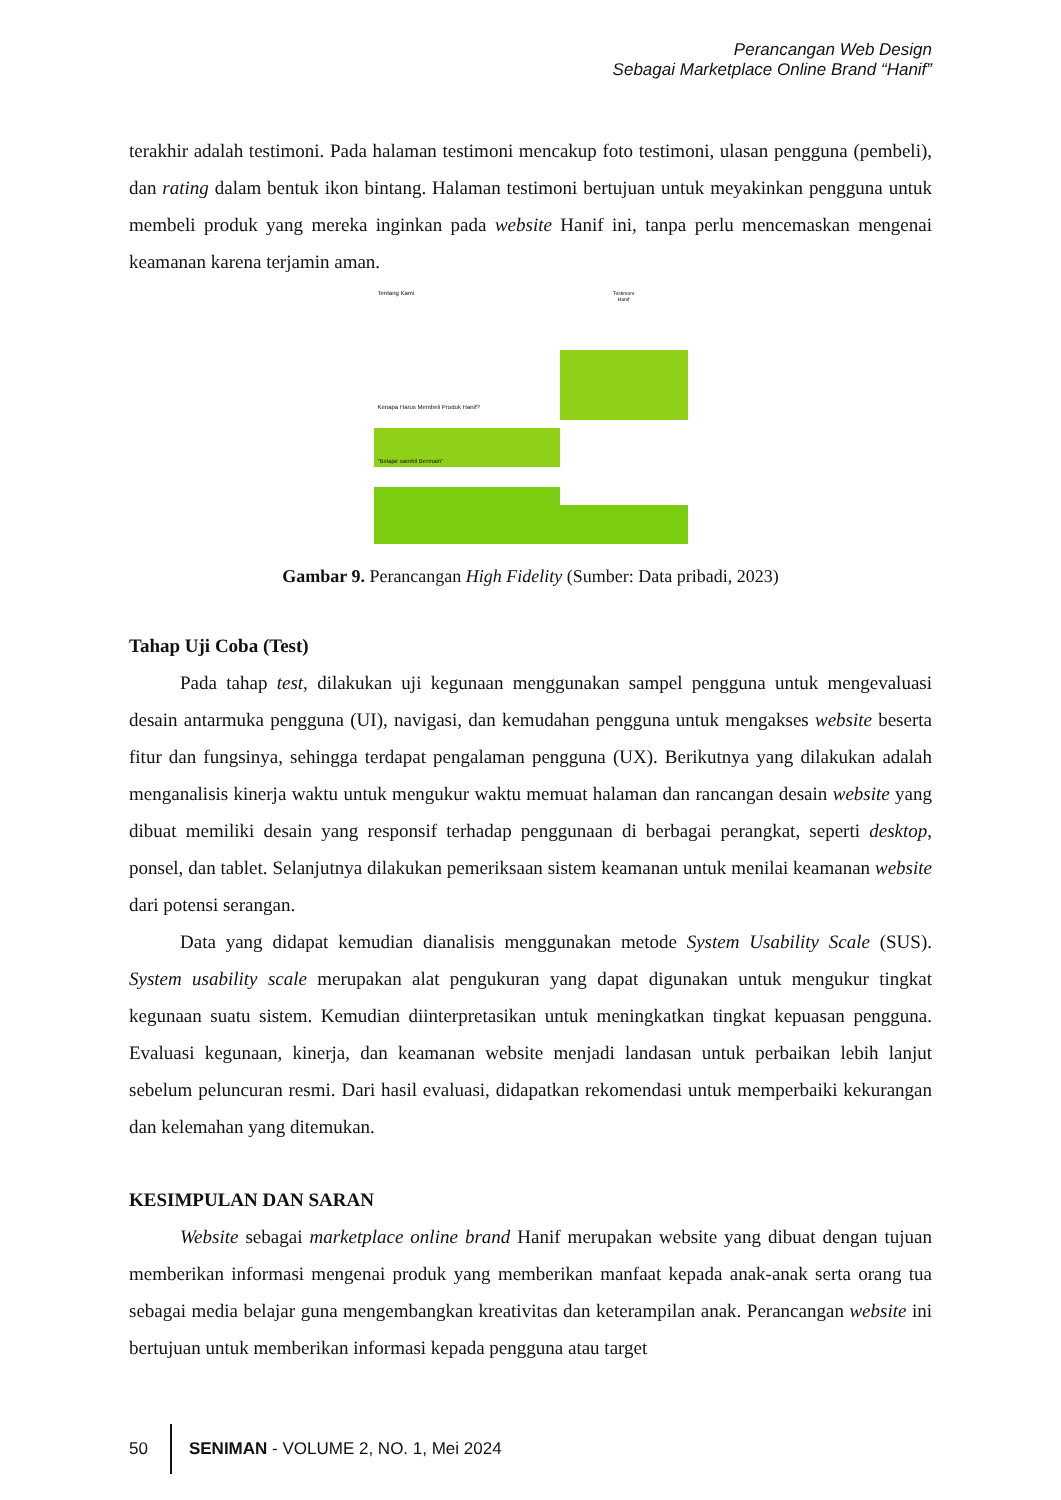Perancangan Web Design
Sebagai Marketplace Online Brand “Hanif”
terakhir adalah testimoni. Pada halaman testimoni mencakup foto testimoni, ulasan pengguna (pembeli), dan rating dalam bentuk ikon bintang. Halaman testimoni bertujuan untuk meyakinkan pengguna untuk membeli produk yang mereka inginkan pada website Hanif ini, tanpa perlu mencemaskan mengenai keamanan karena terjamin aman.
Tentang Kami
Kenapa Harus Membeli Produk Hanif?
“Belajar sambil Bermain”
Testimoni
Hanif
Gambar 9. Perancangan High Fidelity (Sumber: Data pribadi, 2023)
Tahap Uji Coba (Test)
Pada tahap test, dilakukan uji kegunaan menggunakan sampel pengguna untuk mengevaluasi desain antarmuka pengguna (UI), navigasi, dan kemudahan pengguna untuk mengakses website beserta fitur dan fungsinya, sehingga terdapat pengalaman pengguna (UX). Berikutnya yang dilakukan adalah menganalisis kinerja waktu untuk mengukur waktu memuat halaman dan rancangan desain website yang dibuat memiliki desain yang responsif terhadap penggunaan di berbagai perangkat, seperti desktop, ponsel, dan tablet. Selanjutnya dilakukan pemeriksaan sistem keamanan untuk menilai keamanan website dari potensi serangan.
Data yang didapat kemudian dianalisis menggunakan metode System Usability Scale (SUS). System usability scale merupakan alat pengukuran yang dapat digunakan untuk mengukur tingkat kegunaan suatu sistem. Kemudian diinterpretasikan untuk meningkatkan tingkat kepuasan pengguna. Evaluasi kegunaan, kinerja, dan keamanan website menjadi landasan untuk perbaikan lebih lanjut sebelum peluncuran resmi. Dari hasil evaluasi, didapatkan rekomendasi untuk memperbaiki kekurangan dan kelemahan yang ditemukan.
KESIMPULAN DAN SARAN
Website sebagai marketplace online brand Hanif merupakan website yang dibuat dengan tujuan memberikan informasi mengenai produk yang memberikan manfaat kepada anak-anak serta orang tua sebagai media belajar guna mengembangkan kreativitas dan keterampilan anak. Perancangan website ini bertujuan untuk memberikan informasi kepada pengguna atau target
50
SENIMAN - VOLUME 2, NO. 1, Mei 2024